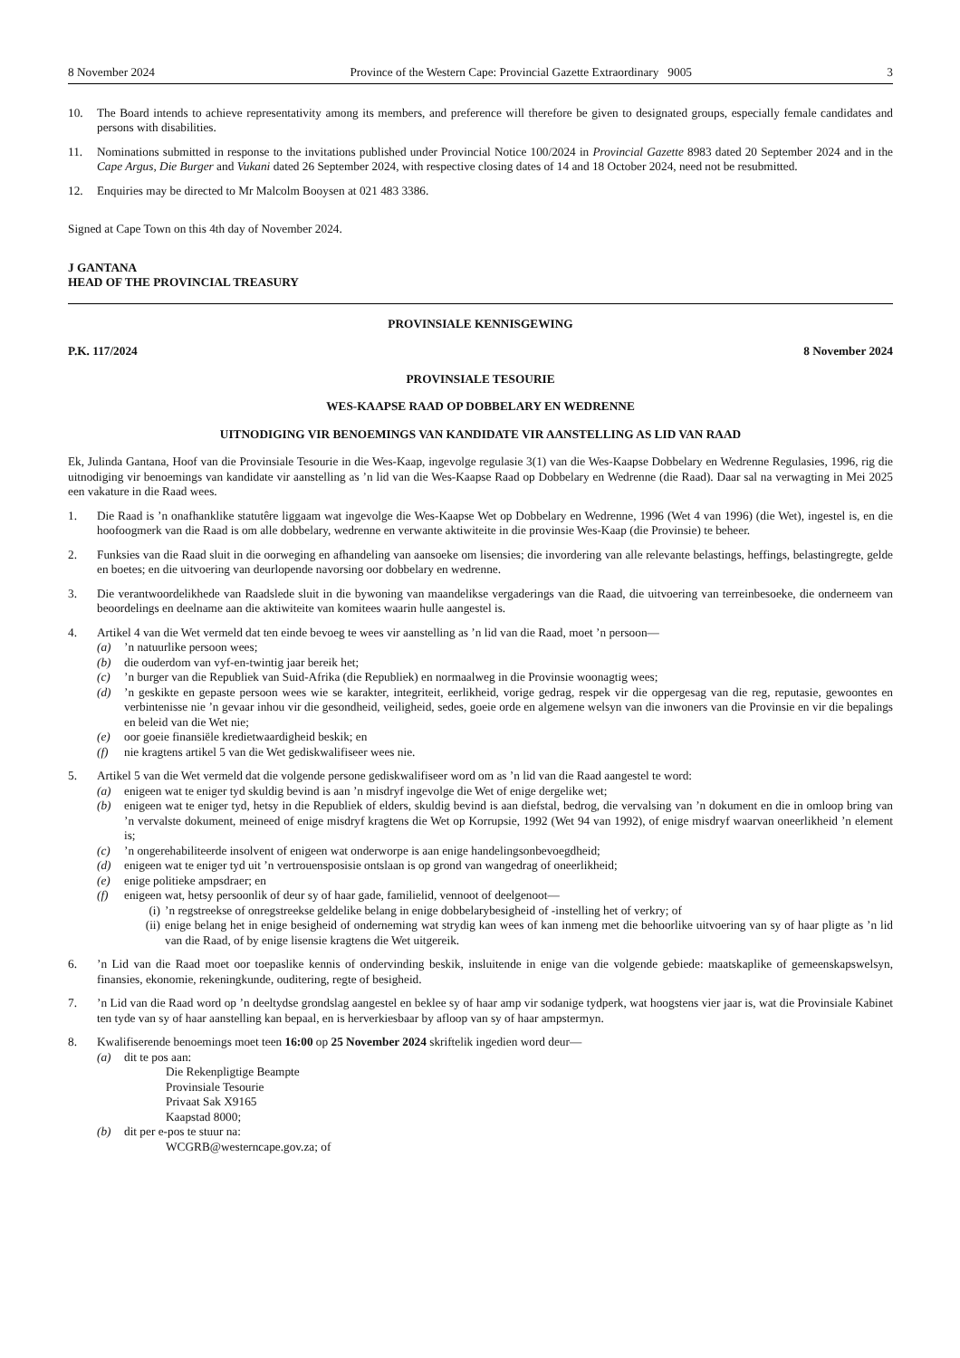8 November 2024 Province of the Western Cape: Provincial Gazette Extraordinary 9005 3
10. The Board intends to achieve representativity among its members, and preference will therefore be given to designated groups, especially female candidates and persons with disabilities.
11. Nominations submitted in response to the invitations published under Provincial Notice 100/2024 in Provincial Gazette 8983 dated 20 September 2024 and in the Cape Argus, Die Burger and Vukani dated 26 September 2024, with respective closing dates of 14 and 18 October 2024, need not be resubmitted.
12. Enquiries may be directed to Mr Malcolm Booysen at 021 483 3386.
Signed at Cape Town on this 4th day of November 2024.
J GANTANA
HEAD OF THE PROVINCIAL TREASURY
PROVINSIALE KENNISGEWING
P.K. 117/2024 8 November 2024
PROVINSIALE TESOURIE
WES-KAAPSE RAAD OP DOBBELARY EN WEDRENNE
UITNODIGING VIR BENOEMINGS VAN KANDIDATE VIR AANSTELLING AS LID VAN RAAD
Ek, Julinda Gantana, Hoof van die Provinsiale Tesourie in die Wes-Kaap, ingevolge regulasie 3(1) van die Wes-Kaapse Dobbelary en Wedrenne Regulasies, 1996, rig die uitnodiging vir benoemings van kandidate vir aanstelling as ’n lid van die Wes-Kaapse Raad op Dobbelary en Wedrenne (die Raad). Daar sal na verwagting in Mei 2025 een vakature in die Raad wees.
1. Die Raad is ’n onafhanklike statutêre liggaam wat ingevolge die Wes-Kaapse Wet op Dobbelary en Wedrenne, 1996 (Wet 4 van 1996) (die Wet), ingestel is, en die hoofoogmerk van die Raad is om alle dobbelary, wedrenne en verwante aktiwiteite in die provinsie Wes-Kaap (die Provinsie) te beheer.
2. Funksies van die Raad sluit in die oorweging en afhandeling van aansoeke om lisensies; die invordering van alle relevante belastings, heffings, belastingregte, gelde en boetes; en die uitvoering van deurlopende navorsing oor dobbelary en wedrenne.
3. Die verantwoordelikhede van Raadslede sluit in die bywoning van maandelikse vergaderings van die Raad, die uitvoering van terreinbesoeke, die onderneem van beoordelings en deelname aan die aktiwiteite van komitees waarin hulle aangestel is.
4. Artikel 4 van die Wet vermeld dat ten einde bevoeg te wees vir aanstelling as ’n lid van die Raad, moet ’n persoon—
(a)’n natuurlike persoon wees;
(b) die ouderdom van vyf-en-twintig jaar bereik het;
(c)’n burger van die Republiek van Suid-Afrika (die Republiek) en normaalweg in die Provinsie woonagtig wees;
(d)’n geskikte en gepaste persoon wees wie se karakter, integriteit, eerlikheid, vorige gedrag, respek vir die oppergesag van die reg, reputasie, gewoontes en verbintenisse nie ’n gevaar inhou vir die gesondheid, veiligheid, sedes, goeie orde en algemene welsyn van die inwoners van die Provinsie en vir die bepalings en beleid van die Wet nie;
(e) oor goeie finansiële kredietwaardigheid beskik; en
(f) nie kragtens artikel 5 van die Wet gediskwalifiseer wees nie.
5. Artikel 5 van die Wet vermeld dat die volgende persone gediskwalifiseer word om as ’n lid van die Raad aangestel te word:
(a) enigeen wat te eniger tyd skuldig bevind is aan ’n misdryf ingevolge die Wet of enige dergelike wet;
(b) enigeen wat te eniger tyd, hetsy in die Republiek of elders, skuldig bevind is aan diefstal, bedrog, die vervalsing van ’n dokument en die in omloop bring van ’n vervalste dokument, meineed of enige misdryf kragtens die Wet op Korrupsie, 1992 (Wet 94 van 1992), of enige misdryf waarvan oneerlikheid ’n element is;
(c)’n ongerehabiliteerde insolvent of enigeen wat onderworpe is aan enige handelingsonbevoegdheid;
(d) enigeen wat te eniger tyd uit ’n vertrouensposisie ontslaan is op grond van wangedrag of oneerlikheid;
(e) enige politieke ampsdraer; en
(f) enigeen wat, hetsy persoonlik of deur sy of haar gade, familielid, vennoot of deelgenoot—
(i)’n regstreekse of onregstreekse geldelike belang in enige dobbelarybesigheid of -instelling het of verkry; of
(ii) enige belang het in enige besigheid of onderneming wat strydig kan wees of kan inmeng met die behoorlike uitvoering van sy of haar pligte as ’n lid van die Raad, of by enige lisensie kragtens die Wet uitgereik.
6. ’n Lid van die Raad moet oor toepaslike kennis of ondervinding beskik, insluitende in enige van die volgende gebiede: maatskaplike of gemeenskapswelsyn, finansies, ekonomie, rekeningkunde, ouditering, regte of besigheid.
7. ’n Lid van die Raad word op ’n deeltydse grondslag aangestel en beklee sy of haar amp vir sodanige tydperk, wat hoogstens vier jaar is, wat die Provinsiale Kabinet ten tyde van sy of haar aanstelling kan bepaal, en is herverkiesbaar by afloop van sy of haar ampstermyn.
8. Kwalifiserende benoemings moet teen 16:00 op 25 November 2024 skriftelik ingedien word deur—
(a) dit te pos aan:
Die Rekenpligtige Beampte
Provinsiale Tesourie
Privaat Sak X9165
Kaapstad 8000;
(b) dit per e-pos te stuur na:
WCGRB@westerncape.gov.za; of